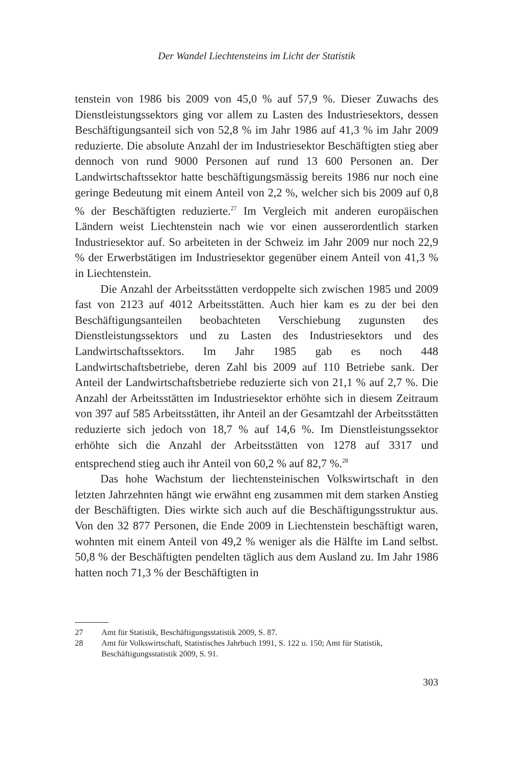Der Wandel Liechtensteins im Licht der Statistik
tenstein von 1986 bis 2009 von 45,0 % auf 57,9 %. Dieser Zuwachs des Dienstleistungssektors ging vor allem zu Lasten des Industriesektors, dessen Beschäftigungsanteil sich von 52,8 % im Jahr 1986 auf 41,3 % im Jahr 2009 reduzierte. Die absolute Anzahl der im Industriesektor Beschäftigten stieg aber dennoch von rund 9000 Personen auf rund 13 600 Personen an. Der Landwirtschaftssektor hatte beschäftigungsmässig bereits 1986 nur noch eine geringe Bedeutung mit einem Anteil von 2,2 %, welcher sich bis 2009 auf 0,8 % der Beschäftigten reduzierte.<sup>27</sup> Im Vergleich mit anderen europäischen Ländern weist Liechtenstein nach wie vor einen ausserordentlich starken Industriesektor auf. So arbeiteten in der Schweiz im Jahr 2009 nur noch 22,9 % der Erwerbstätigen im Industriesektor gegenüber einem Anteil von 41,3 % in Liechtenstein.
Die Anzahl der Arbeitsstätten verdoppelte sich zwischen 1985 und 2009 fast von 2123 auf 4012 Arbeitsstätten. Auch hier kam es zu der bei den Beschäftigungsanteilen beobachteten Verschiebung zugunsten des Dienstleistungssektors und zu Lasten des Industriesektors und des Landwirtschaftssektors. Im Jahr 1985 gab es noch 448 Landwirtschaftsbetriebe, deren Zahl bis 2009 auf 110 Betriebe sank. Der Anteil der Landwirtschaftsbetriebe reduzierte sich von 21,1 % auf 2,7 %. Die Anzahl der Arbeitsstätten im Industriesektor erhöhte sich in diesem Zeitraum von 397 auf 585 Arbeitsstätten, ihr Anteil an der Gesamtzahl der Arbeitsstätten reduzierte sich jedoch von 18,7 % auf 14,6 %. Im Dienstleistungssektor erhöhte sich die Anzahl der Arbeitsstätten von 1278 auf 3317 und entsprechend stieg auch ihr Anteil von 60,2 % auf 82,7 %.<sup>28</sup>
Das hohe Wachstum der liechtensteinischen Volkswirtschaft in den letzten Jahrzehnten hängt wie erwähnt eng zusammen mit dem starken Anstieg der Beschäftigten. Dies wirkte sich auch auf die Beschäftigungsstruktur aus. Von den 32 877 Personen, die Ende 2009 in Liechtenstein beschäftigt waren, wohnten mit einem Anteil von 49,2 % weniger als die Hälfte im Land selbst. 50,8 % der Beschäftigten pendelten täglich aus dem Ausland zu. Im Jahr 1986 hatten noch 71,3 % der Beschäftigten in
27 Amt für Statistik, Beschäftigungsstatistik 2009, S. 87.
28 Amt für Volkswirtschaft, Statistisches Jahrbuch 1991, S. 122 u. 150; Amt für Statistik, Beschäftigungsstatistik 2009, S. 91.
303